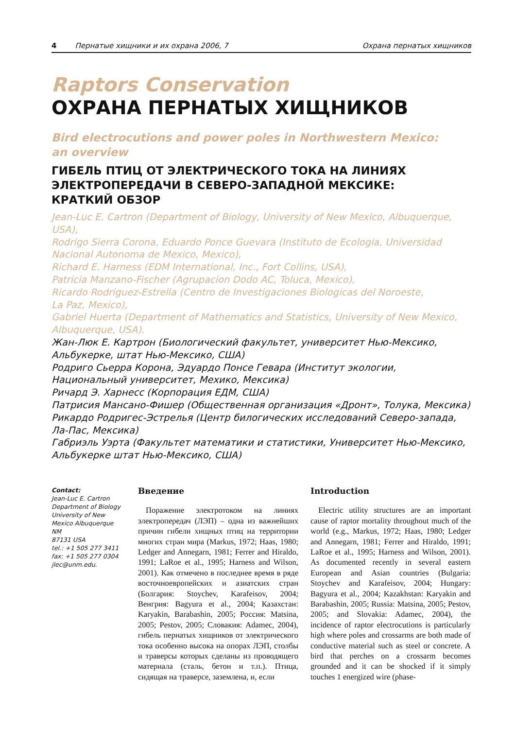4 Пернатые хищники и их охрана 2006, 7 Охрана пернатых хищников
Raptors Conservation
ОХРАНА ПЕРНАТЫХ ХИЩНИКОВ
Bird electrocutions and power poles in Northwestern Mexico:
an overview
ГИБЕЛЬ ПТИЦ ОТ ЭЛЕКТРИЧЕСКОГО ТОКА НА ЛИНИЯХ
ЭЛЕКТРОПЕРЕДАЧИ В СЕВЕРО-ЗАПАДНОЙ МЕКСИКЕ:
КРАТКИЙ ОБЗОР
Jean-Luc E. Cartron (Department of Biology, University of New Mexico, Albuquerque, USA),
Rodrigo Sierra Corona, Eduardo Ponce Guevara (Instituto de Ecologia, Universidad
Nacional Autonoma de Mexico, Mexico),
Richard E. Harness (EDM International, Inc., Fort Collins, USA),
Patricia Manzano-Fischer (Agrupacion Dodo AC, Toluca, Mexico),
Ricardo Rodriguez-Estrella (Centro de Investigaciones Biologicas del Noroeste,
La Paz, Mexico),
Gabriel Huerta (Department of Mathematics and Statistics, University of New Mexico,
Albuquerque, USA).
Жан-Люк Е. Картрон (Биологический факультет, университет Нью-Мексико,
Альбукерке, штат Нью-Мексико, США)
Родриго Сьерра Корона, Эдуардо Понсе Гевара (Институт экологии,
Национальный университет, Мехико, Мексика)
Ричард Э. Харнесс (Корпорация ЕДМ, США)
Патрисия Мансано-Фишер (Общественная организация «Дронт», Толука, Мексика)
Рикардо Родригес-Эстрелья (Центр билогических исследований Северо-запада,
Ла-Пас, Мексика)
Габриэль Уэрта (Факультет математики и статистики, Университет Нью-Мексико,
Альбукерке штат Нью-Мексико, США)
Contact:
Jean-Luc E. Cartron
Department of Biology
University of New
Mexico Albuquerque
NM
87131 USA
tel.: +1 505 277 3411
fax: +1 505 277 0304
jlec@unm.edu.
Введение
Поражение электротоком на линиях электропередач (ЛЭП) – одна из важнейших причин гибели хищных птиц на территории многих стран мира (Markus, 1972; Haas, 1980; Ledger and Annegarn, 1981; Ferrer and Hiraldo, 1991; LaRoe et al., 1995; Harness and Wilson, 2001). Как отмечено в последнее время в ряде восточноевропейских и азиатских стран (Болгария: Stoychev, Karafeisov, 2004; Венгрия: Bagyura et al., 2004; Казахстан: Karyakin, Barabashin, 2005; Россия: Matsina, 2005; Pestov, 2005; Словакия: Adamec, 2004), гибель пернатых хищников от электрического тока особенно высока на опорах ЛЭП, столбы и траверсы которых сделаны из проводящего материала (сталь, бетон и т.п.). Птица, сидящая на траверсе, заземлена, и, если
Introduction
Electric utility structures are an important cause of raptor mortality throughout much of the world (e.g., Markus, 1972; Haas, 1980; Ledger and Annegarn, 1981; Ferrer and Hiraldo, 1991; LaRoe et al., 1995; Harness and Wilson, 2001). As documented recently in several eastern European and Asian countries (Bulgaria: Stoychev and Karafeisov, 2004; Hungary: Bagyura et al., 2004; Kazakhstan: Karyakin and Barabashin, 2005; Russia: Matsina, 2005; Pestov, 2005; and Slovakia: Adamec, 2004), the incidence of raptor electrocutions is particularly high where poles and crossarms are both made of conductive material such as steel or concrete. A bird that perches on a crossarm becomes grounded and it can be shocked if it simply touches 1 energized wire (phase-